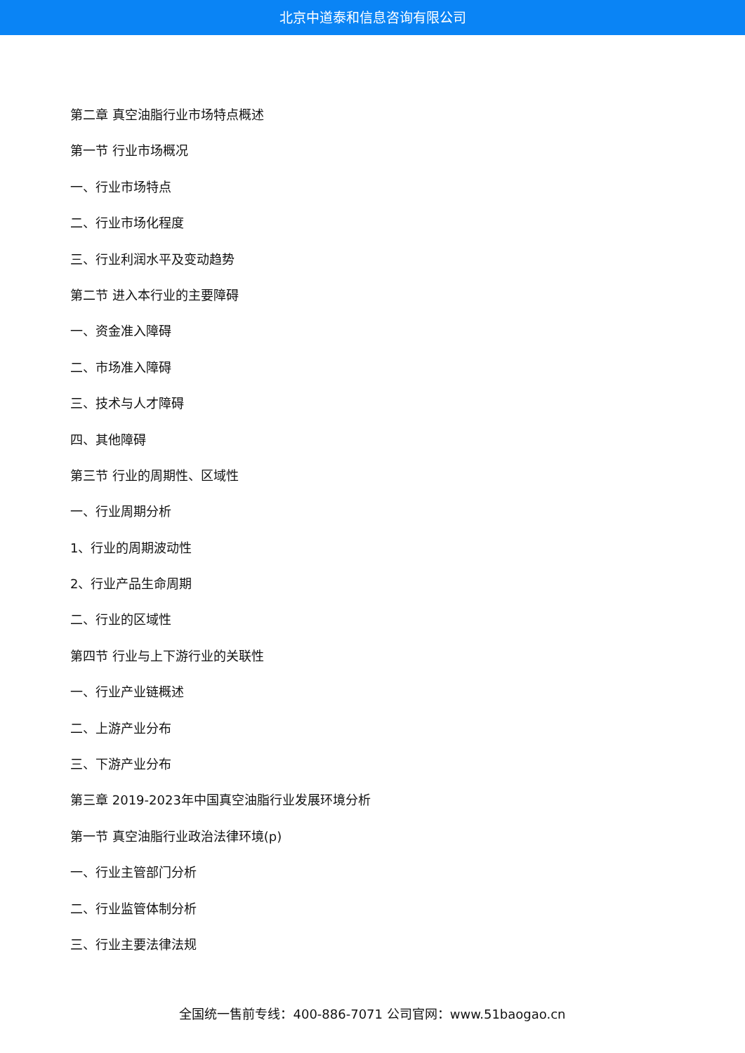北京中道泰和信息咨询有限公司
第二章 真空油脂行业市场特点概述
第一节 行业市场概况
一、行业市场特点
二、行业市场化程度
三、行业利润水平及变动趋势
第二节 进入本行业的主要障碍
一、资金准入障碍
二、市场准入障碍
三、技术与人才障碍
四、其他障碍
第三节 行业的周期性、区域性
一、行业周期分析
1、行业的周期波动性
2、行业产品生命周期
二、行业的区域性
第四节 行业与上下游行业的关联性
一、行业产业链概述
二、上游产业分布
三、下游产业分布
第三章 2019-2023年中国真空油脂行业发展环境分析
第一节 真空油脂行业政治法律环境(p)
一、行业主管部门分析
二、行业监管体制分析
三、行业主要法律法规
全国统一售前专线：400-886-7071 公司官网：www.51baogao.cn